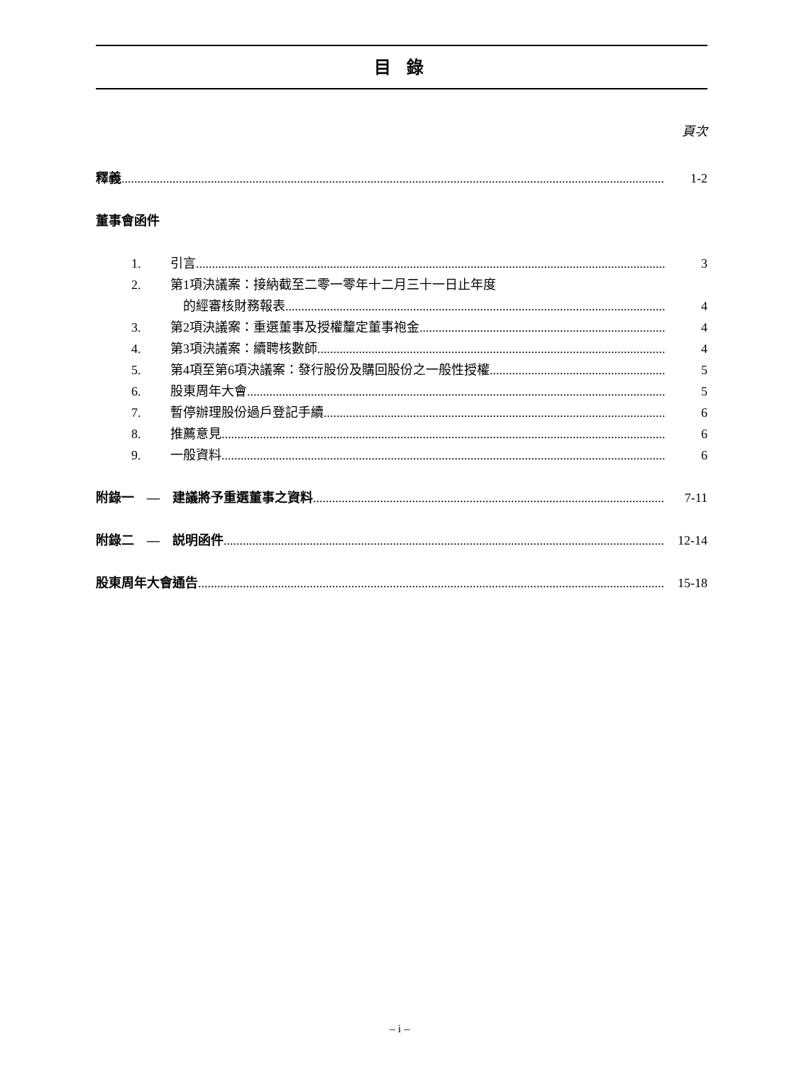目 錄
頁次
釋義 1-2
董事會函件
1. 引言 3
2. 第1項決議案：接納截至二零一零年十二月三十一日止年度
的經審核財務報表 4
3. 第2項決議案：重選董事及授權釐定董事袍金 4
4. 第3項決議案：續聘核數師 4
5. 第4項至第6項決議案：發行股份及購回股份之一般性授權 5
6. 股東周年大會 5
7. 暫停辦理股份過戶登記手續 6
8. 推薦意見 6
9. 一般資料 6
附錄一 — 建議將予重選董事之資料 7-11
附錄二 — 説明函件 12-14
股東周年大會通告 15-18
– i –